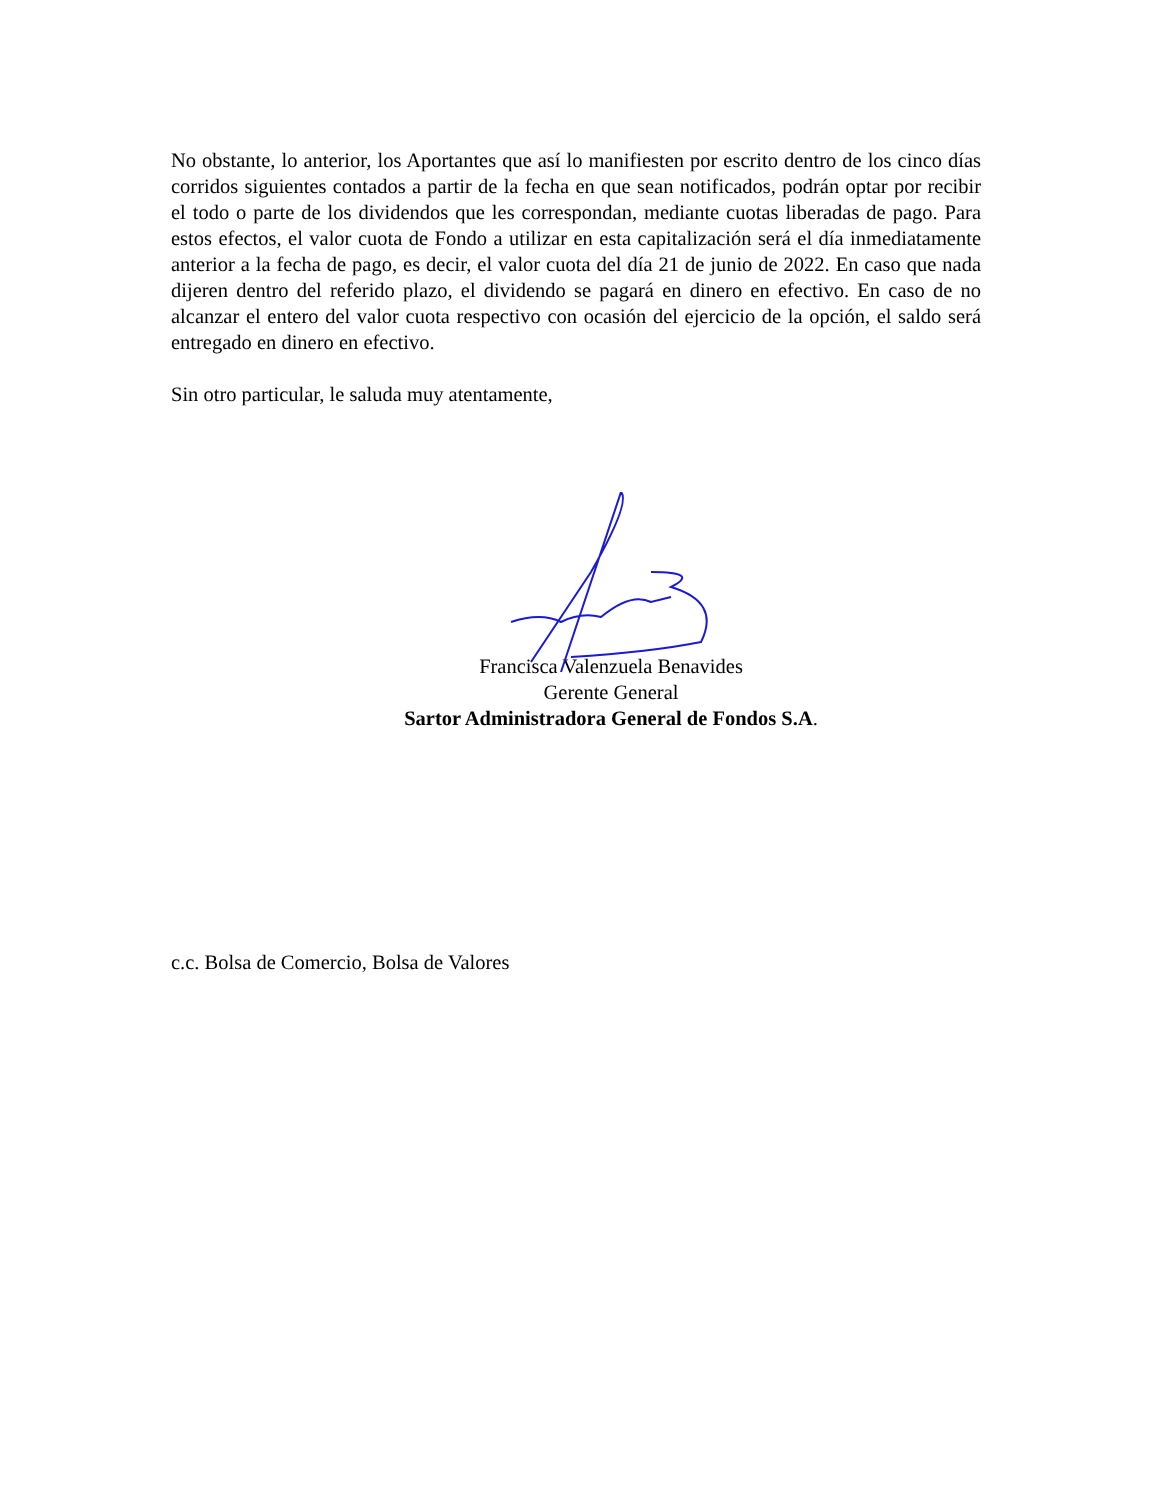No obstante, lo anterior, los Aportantes que así lo manifiesten por escrito dentro de los cinco días corridos siguientes contados a partir de la fecha en que sean notificados, podrán optar por recibir el todo o parte de los dividendos que les correspondan, mediante cuotas liberadas de pago. Para estos efectos, el valor cuota de Fondo a utilizar en esta capitalización será el día inmediatamente anterior a la fecha de pago, es decir, el valor cuota del día 21 de junio de 2022. En caso que nada dijeren dentro del referido plazo, el dividendo se pagará en dinero en efectivo. En caso de no alcanzar el entero del valor cuota respectivo con ocasión del ejercicio de la opción, el saldo será entregado en dinero en efectivo.
Sin otro particular, le saluda muy atentamente,
Francisca Valenzuela Benavides
Gerente General
Sartor Administradora General de Fondos S.A.
c.c. Bolsa de Comercio, Bolsa de Valores